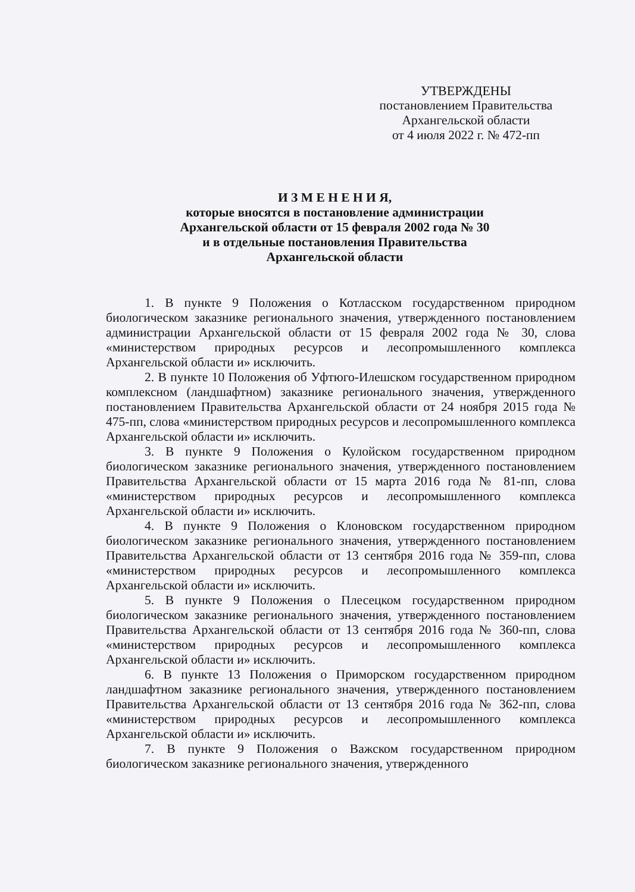УТВЕРЖДЕНЫ
постановлением Правительства
Архангельской области
от 4 июля 2022 г. № 472-пп
И З М Е Н Е Н И Я,
которые вносятся в постановление администрации
Архангельской области от 15 февраля 2002 года № 30
и в отдельные постановления Правительства
Архангельской области
1. В пункте 9 Положения о Котласском государственном природном биологическом заказнике регионального значения, утвержденного постановлением администрации Архангельской области от 15 февраля 2002 года № 30, слова «министерством природных ресурсов и лесопромышленного комплекса Архангельской области и» исключить.
2. В пункте 10 Положения об Уфтюго-Илешском государственном природном комплексном (ландшафтном) заказнике регионального значения, утвержденного постановлением Правительства Архангельской области от 24 ноября 2015 года № 475-пп, слова «министерством природных ресурсов и лесопромышленного комплекса Архангельской области и» исключить.
3. В пункте 9 Положения о Кулойском государственном природном биологическом заказнике регионального значения, утвержденного постановлением Правительства Архангельской области от 15 марта 2016 года № 81-пп, слова «министерством природных ресурсов и лесопромышленного комплекса Архангельской области и» исключить.
4. В пункте 9 Положения о Клоновском государственном природном биологическом заказнике регионального значения, утвержденного постановлением Правительства Архангельской области от 13 сентября 2016 года № 359-пп, слова «министерством природных ресурсов и лесопромышленного комплекса Архангельской области и» исключить.
5. В пункте 9 Положения о Плесецком государственном природном биологическом заказнике регионального значения, утвержденного постановлением Правительства Архангельской области от 13 сентября 2016 года № 360-пп, слова «министерством природных ресурсов и лесопромышленного комплекса Архангельской области и» исключить.
6. В пункте 13 Положения о Приморском государственном природном ландшафтном заказнике регионального значения, утвержденного постановлением Правительства Архангельской области от 13 сентября 2016 года № 362-пп, слова «министерством природных ресурсов и лесопромышленного комплекса Архангельской области и» исключить.
7. В пункте 9 Положения о Важском государственном природном биологическом заказнике регионального значения, утвержденного